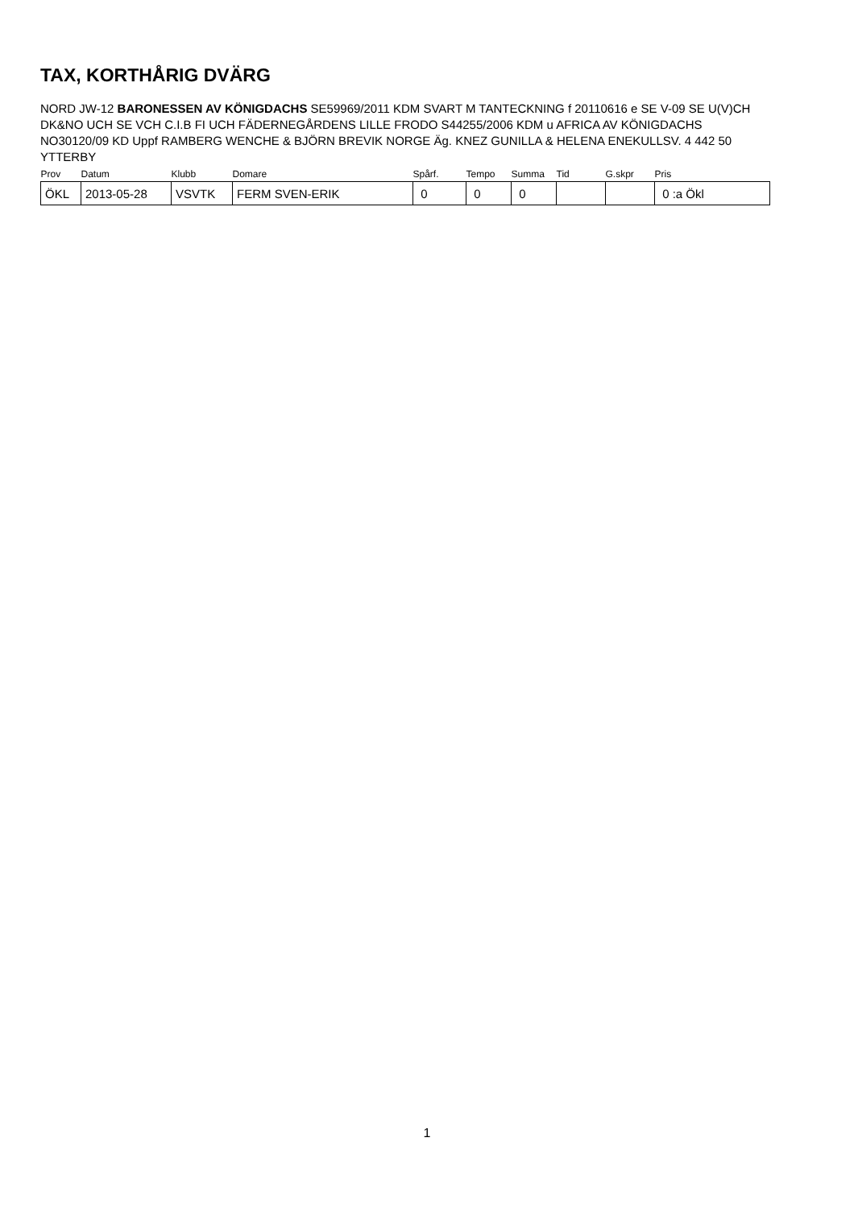TAX, KORTHÅRIG DVÄRG
NORD JW-12 BARONESSEN AV KÖNIGDACHS SE59969/2011 KDM SVART M TANTECKNING f 20110616 e SE V-09 SE U(V)CH DK&NO UCH SE VCH C.I.B FI UCH FÄDERNEGÅRDENS LILLE FRODO S44255/2006 KDM u AFRICA AV KÖNIGDACHS NO30120/09 KD Uppf RAMBERG WENCHE & BJÖRN BREVIK NORGE Äg. KNEZ GUNILLA & HELENA ENEKULLSV. 4 442 50 YTTERBY
| Prov | Datum | Klubb | Domare | Spårf. | Tempo | Summa | Tid | G.skpr | Pris |
| --- | --- | --- | --- | --- | --- | --- | --- | --- | --- |
| ÖKL | 2013-05-28 | VSVTK | FERM SVEN-ERIK | 0 | 0 | 0 | | | 0 :a Ökl |
1